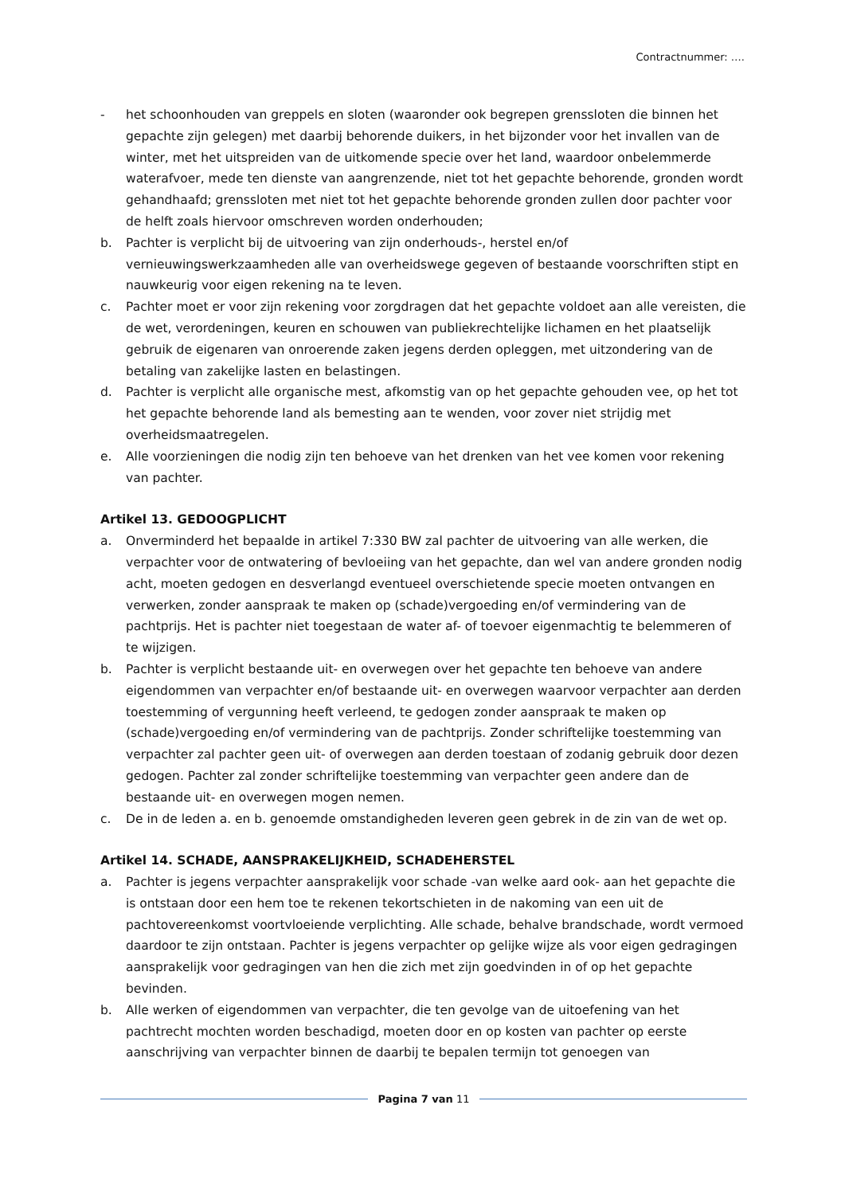Contractnummer: ….
- het schoonhouden van greppels en sloten (waaronder ook begrepen grenssloten die binnen het gepachte zijn gelegen) met daarbij behorende duikers, in het bijzonder voor het invallen van de winter, met het uitspreiden van de uitkomende specie over het land, waardoor onbelemmerde waterafvoer, mede ten dienste van aangrenzende, niet tot het gepachte behorende, gronden wordt gehandhaafd; grenssloten met niet tot het gepachte behorende gronden zullen door pachter voor de helft zoals hiervoor omschreven worden onderhouden;
b. Pachter is verplicht bij de uitvoering van zijn onderhouds-, herstel en/of vernieuwingswerkzaamheden alle van overheidswege gegeven of bestaande voorschriften stipt en nauwkeurig voor eigen rekening na te leven.
c. Pachter moet er voor zijn rekening voor zorgdragen dat het gepachte voldoet aan alle vereisten, die de wet, verordeningen, keuren en schouwen van publiekrechtelijke lichamen en het plaatselijk gebruik de eigenaren van onroerende zaken jegens derden opleggen, met uitzondering van de betaling van zakelijke lasten en belastingen.
d. Pachter is verplicht alle organische mest, afkomstig van op het gepachte gehouden vee, op het tot het gepachte behorende land als bemesting aan te wenden, voor zover niet strijdig met overheidsmaatregelen.
e. Alle voorzieningen die nodig zijn ten behoeve van het drenken van het vee komen voor rekening van pachter.
Artikel 13. GEDOOGPLICHT
a. Onverminderd het bepaalde in artikel 7:330 BW zal pachter de uitvoering van alle werken, die verpachter voor de ontwatering of bevloeiing van het gepachte, dan wel van andere gronden nodig acht, moeten gedogen en desverlangd eventueel overschietende specie moeten ontvangen en verwerken, zonder aanspraak te maken op (schade)vergoeding en/of vermindering van de pachtprijs. Het is pachter niet toegestaan de water af- of toevoer eigenmachtig te belemmeren of te wijzigen.
b. Pachter is verplicht bestaande uit- en overwegen over het gepachte ten behoeve van andere eigendommen van verpachter en/of bestaande uit- en overwegen waarvoor verpachter aan derden toestemming of vergunning heeft verleend, te gedogen zonder aanspraak te maken op (schade)vergoeding en/of vermindering van de pachtprijs. Zonder schriftelijke toestemming van verpachter zal pachter geen uit- of overwegen aan derden toestaan of zodanig gebruik door dezen gedogen. Pachter zal zonder schriftelijke toestemming van verpachter geen andere dan de bestaande uit- en overwegen mogen nemen.
c. De in de leden a. en b. genoemde omstandigheden leveren geen gebrek in de zin van de wet op.
Artikel 14. SCHADE, AANSPRAKELIJKHEID, SCHADEHERSTEL
a. Pachter is jegens verpachter aansprakelijk voor schade -van welke aard ook- aan het gepachte die is ontstaan door een hem toe te rekenen tekortschieten in de nakoming van een uit de pachtovereenkomst voortvloeiende verplichting. Alle schade, behalve brandschade, wordt vermoed daardoor te zijn ontstaan. Pachter is jegens verpachter op gelijke wijze als voor eigen gedragingen aansprakelijk voor gedragingen van hen die zich met zijn goedvinden in of op het gepachte bevinden.
b. Alle werken of eigendommen van verpachter, die ten gevolge van de uitoefening van het pachtrecht mochten worden beschadigd, moeten door en op kosten van pachter op eerste aanschrijving van verpachter binnen de daarbij te bepalen termijn tot genoegen van
Pagina 7 van 11